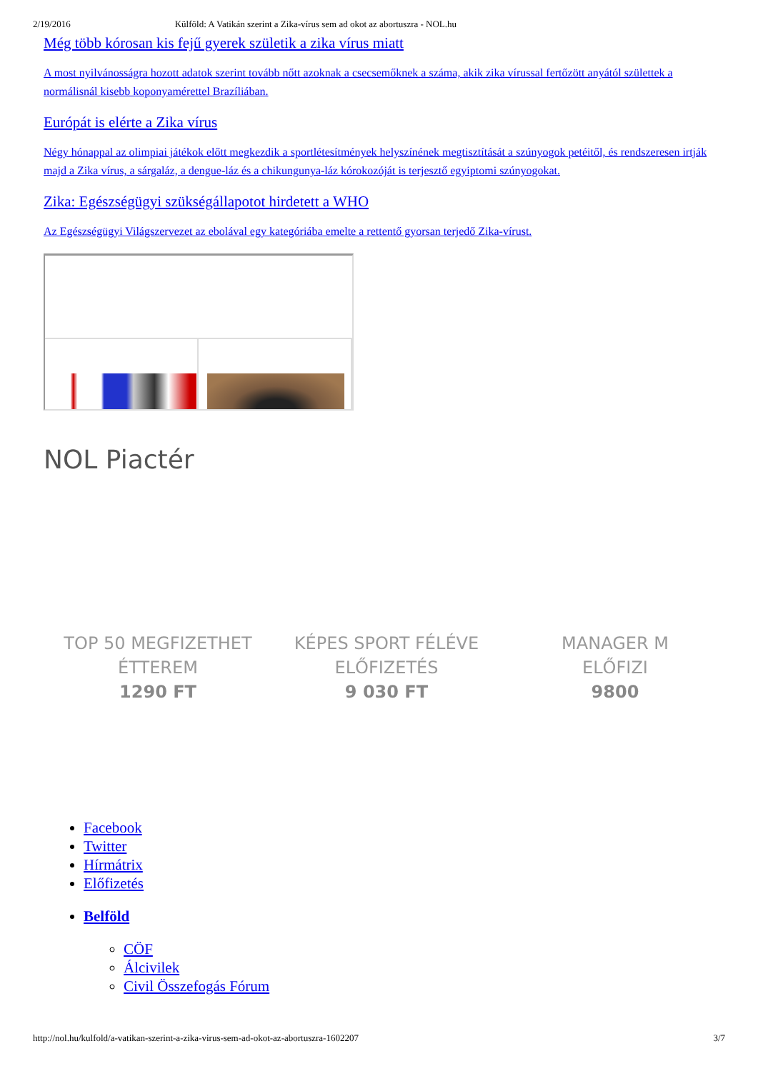2/19/2016 Külföld: A Vatikán szerint a Zika-vírus sem ad okot az abortuszra - NOL.hu
Még több kórosan kis fejű gyerek születik a zika vírus miatt
A most nyilvánosságra hozott adatok szerint tovább nőtt azoknak a csecsemőknek a száma, akik zika vírussal fertőzött anyától születtek a normálisnál kisebb koponyamérettel Brazíliában.
Európát is elérte a Zika vírus
Négy hónappal az olimpiai játékok előtt megkezdik a sportlétesítmények helyszínének megtisztítását a szúnyogok petéitől, és rendszeresen irtják majd a Zika vírus, a sárgaláz, a dengue-láz és a chikungunya-láz kórokozóját is terjesztő egyiptomi szúnyogokat.
Zika: Egészségügyi szükségállapotot hirdetett a WHO
Az Egészségügyi Világszervezet az ebolával egy kategóriába emelte a rettentő gyorsan terjedő Zika-vírust.
NOL Piactér
TOP 50 MEGFIZETHET
ÉTTEREM
1290 FT
KÉPES SPORT FÉLÉVE
ELŐFIZETÉS
9 030 FT
MANAGER M
ELŐFIZI
9800
Facebook
Twitter
Hírmátrix
Előfizetés
Belföld
CÖF
Álcivilek
Civil Összefogás Fórum
http://nol.hu/kulfold/a-vatikan-szerint-a-zika-virus-sem-ad-okot-az-abortuszra-1602207 3/7